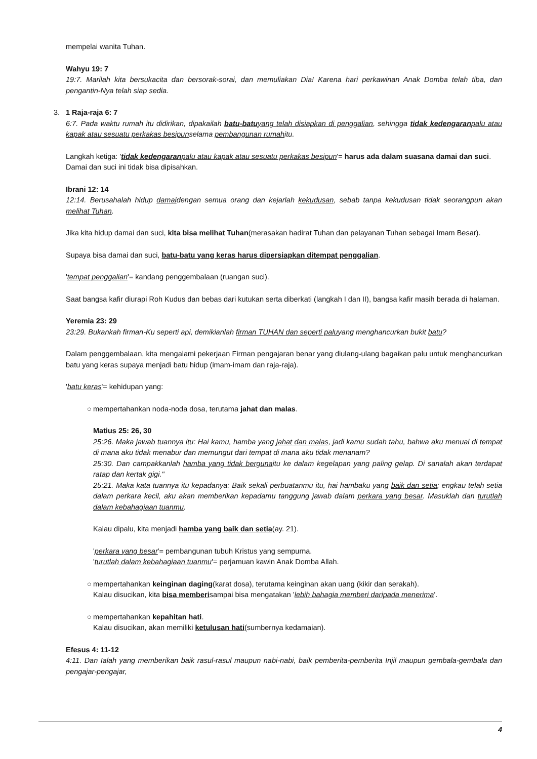mempelai wanita Tuhan.
Wahyu 19: 7
19:7. Marilah kita bersukacita dan bersorak-sorai, dan memuliakan Dia! Karena hari perkawinan Anak Domba telah tiba, dan pengantin-Nya telah siap sedia.
3. 1 Raja-raja 6: 7
6:7. Pada waktu rumah itu didirikan, dipakailah batu-batuyang telah disiapkan di penggalian, sehingga tidak kedengaranpalu atau kapak atau sesuatu perkakas besipunselama pembangunan rumahitu.
Langkah ketiga: 'tidak kedengaranpalu atau kapak atau sesuatu perkakas besipun'= harus ada dalam suasana damai dan suci.
Damai dan suci ini tidak bisa dipisahkan.
Ibrani 12: 14
12:14. Berusahalah hidup damaidengan semua orang dan kejarlah kekudusan, sebab tanpa kekudusan tidak seorangpun akan melihat Tuhan.
Jika kita hidup damai dan suci, kita bisa melihat Tuhan(merasakan hadirat Tuhan dan pelayanan Tuhan sebagai Imam Besar).
Supaya bisa damai dan suci, batu-batu yang keras harus dipersiapkan ditempat penggalian.
'tempat penggalian'= kandang penggembalaan (ruangan suci).
Saat bangsa kafir diurapi Roh Kudus dan bebas dari kutukan serta diberkati (langkah I dan II), bangsa kafir masih berada di halaman.
Yeremia 23: 29
23:29. Bukankah firman-Ku seperti api, demikianlah firman TUHAN dan seperti paluyang menghancurkan bukit batu?
Dalam penggembalaan, kita mengalami pekerjaan Firman pengajaran benar yang diulang-ulang bagaikan palu untuk menghancurkan batu yang keras supaya menjadi batu hidup (imam-imam dan raja-raja).
'batu keras'= kehidupan yang:
○ mempertahankan noda-noda dosa, terutama jahat dan malas.
Matius 25: 26, 30
25:26. Maka jawab tuannya itu: Hai kamu, hamba yang jahat dan malas, jadi kamu sudah tahu, bahwa aku menuai di tempat di mana aku tidak menabur dan memungut dari tempat di mana aku tidak menanam?
25:30. Dan campakkanlah hamba yang tidak bergunaitu ke dalam kegelapan yang paling gelap. Di sanalah akan terdapat ratap dan kertak gigi."
25:21. Maka kata tuannya itu kepadanya: Baik sekali perbuatanmu itu, hai hambaku yang baik dan setia; engkau telah setia dalam perkara kecil, aku akan memberikan kepadamu tanggung jawab dalam perkara yang besar. Masuklah dan turutlah dalam kebahagiaan tuanmu.
Kalau dipalu, kita menjadi hamba yang baik dan setia(ay. 21).
'perkara yang besar'= pembangunan tubuh Kristus yang sempurna.
'turutlah dalam kebahagiaan tuanmu'= perjamuan kawin Anak Domba Allah.
○ mempertahankan keinginan daging(karat dosa), terutama keinginan akan uang (kikir dan serakah).
Kalau disucikan, kita bisa memberisampai bisa mengatakan 'lebih bahagia memberi daripada menerima'.
○ mempertahankan kepahitan hati.
Kalau disucikan, akan memiliki ketulusan hati(sumbernya kedamaian).
Efesus 4: 11-12
4:11. Dan Ialah yang memberikan baik rasul-rasul maupun nabi-nabi, baik pemberita-pemberita Injil maupun gembala-gembala dan pengajar-pengajar,
4